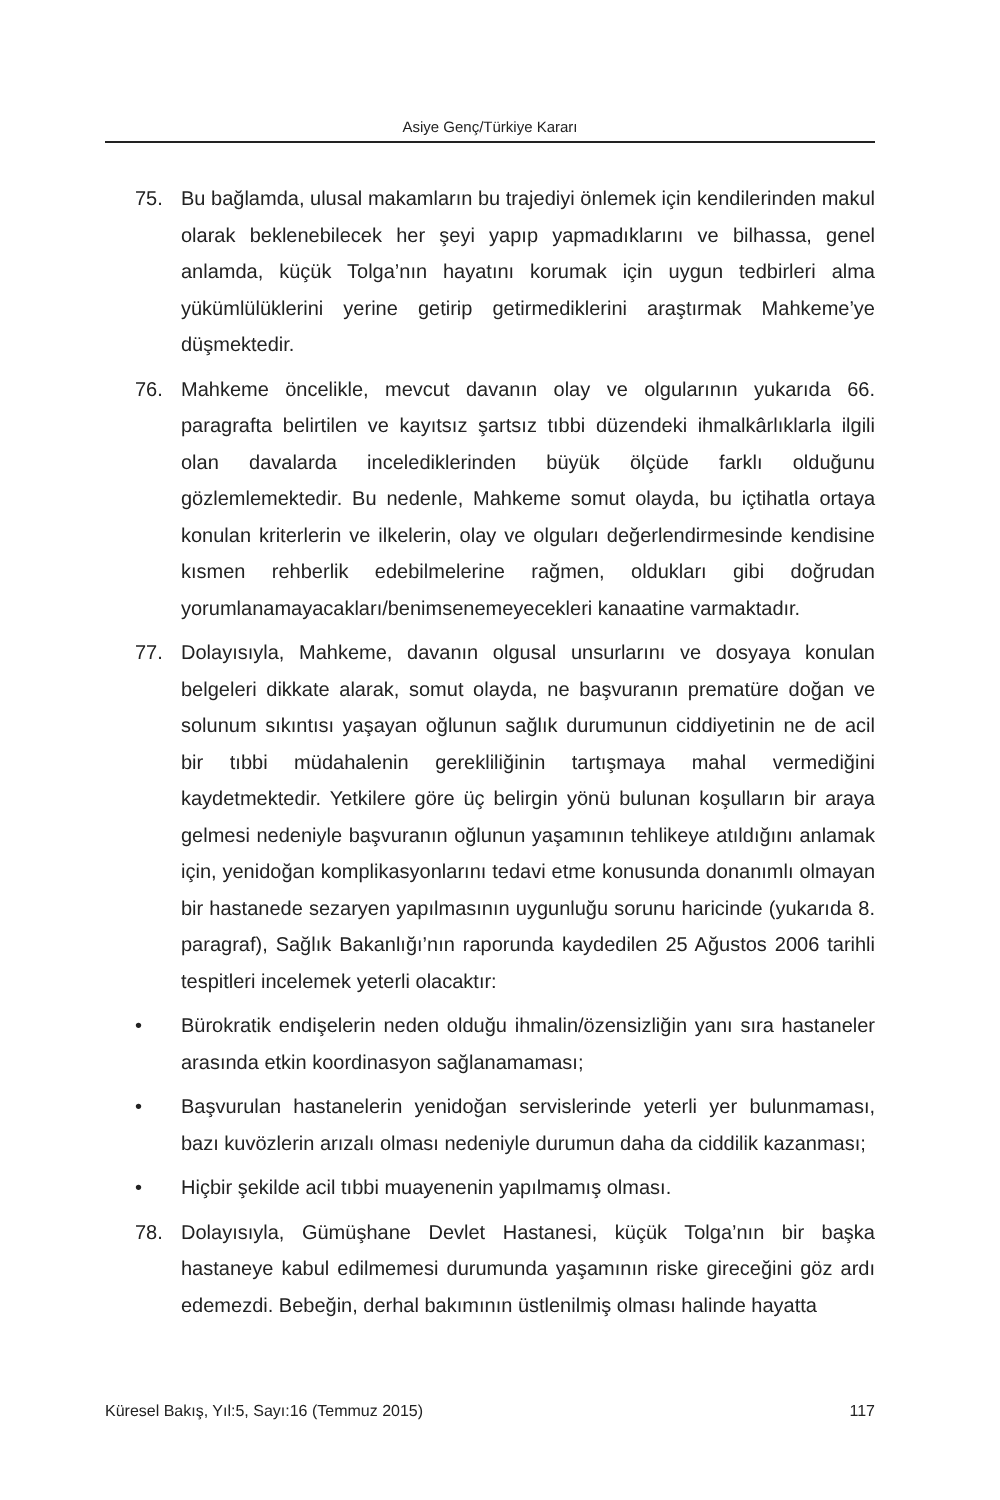Asiye Genç/Türkiye Kararı
75. Bu bağlamda, ulusal makamların bu trajediyi önlemek için kendilerinden makul olarak beklenebilecek her şeyi yapıp yapmadıklarını ve bilhassa, genel anlamda, küçük Tolga’nın hayatını korumak için uygun tedbirleri alma yükümlülüklerini yerine getirip getirmediklerini araştırmak Mahkeme’ye düşmektedir.
76. Mahkeme öncelikle, mevcut davanın olay ve olgularının yukarıda 66. paragrafta belirtilen ve kayıtsız şartsız tıbbi düzendeki ihmalkârlıklarla ilgili olan davalarda incelediklerinden büyük ölçüde farklı olduğunu gözlemlemektedir. Bu nedenle, Mahkeme somut olayda, bu içtihatla ortaya konulan kriterlerin ve ilkelerin, olay ve olguları değerlendirmesinde kendisine kısmen rehberlik edebilmelerine rağmen, oldukları gibi doğrudan yorumlanamayacakları/benimsenemeyecekleri kanaatine varmaktadır.
77. Dolayısıyla, Mahkeme, davanın olgusal unsurlarını ve dosyaya konulan belgeleri dikkate alarak, somut olayda, ne başvuranın prematüre doğan ve solunum sıkıntısı yaşayan oğlunun sağlık durumunun ciddiyetinin ne de acil bir tıbbi müdahalenin gerekliliğinin tartışmaya mahal vermediğini kaydetmektedir. Yetkilere göre üç belirgin yönü bulunan koşulların bir araya gelmesi nedeniyle başvuranın oğlunun yaşamının tehlikeye atıldığını anlamak için, yenidoğan komplikasyonlarını tedavi etme konusunda donanımlı olmayan bir hastanede sezaryen yapılmasının uygunluğu sorunu haricinde (yukarıda 8. paragraf), Sağlık Bakanlığı’nın raporunda kaydedilen 25 Ağustos 2006 tarihli tespitleri incelemek yeterli olacaktır:
• Bürokratik endişelerin neden olduğu ihmalin/özensizliğin yanı sıra hastaneler arasında etkin koordinasyon sağlanamaması;
• Başvurulan hastanelerin yenidoğan servislerinde yeterli yer bulunmaması, bazı kuvözlerin arızalı olması nedeniyle durumun daha da ciddilik kazanması;
• Hiçbir şekilde acil tıbbi muayenenin yapılmamış olması.
78. Dolayısıyla, Gümüşhane Devlet Hastanesi, küçük Tolga’nın bir başka hastaneye kabul edilmemesi durumunda yaşamının riske gireceğini göz ardı edemezdi. Bebeğin, derhal bakımının üstlenilmiş olması halinde hayatta
Küresel Bakış, Yıl:5, Sayı:16 (Temmuz 2015) 117